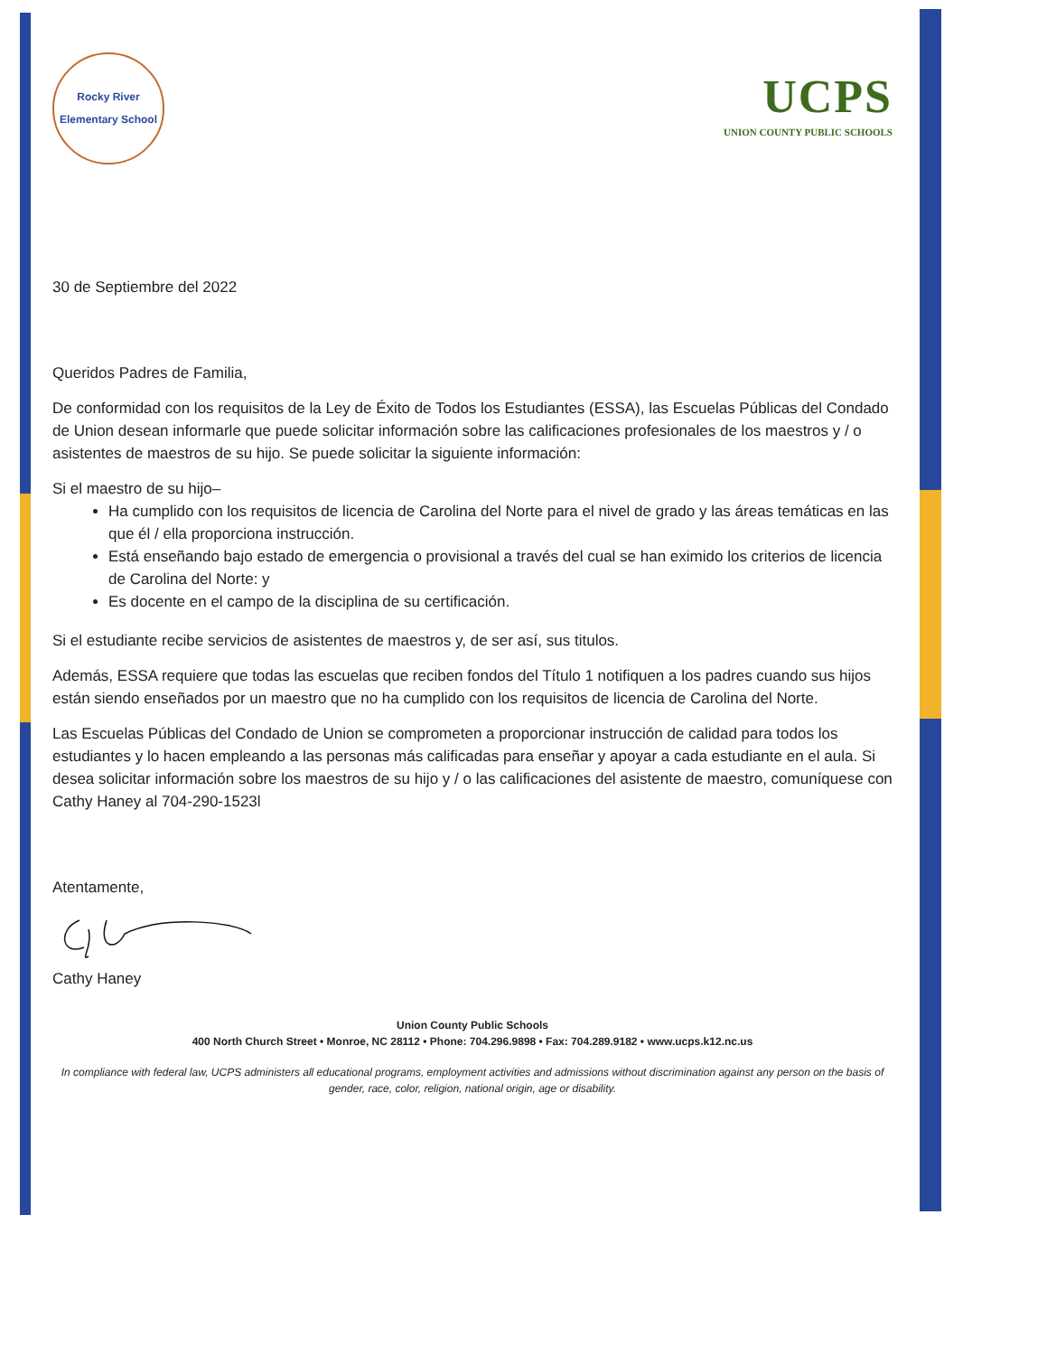Rocky River
Elementary School
UCPS
UNION COUNTY PUBLIC SCHOOLS
30 de Septiembre del 2022
Queridos Padres de Familia,
De conformidad con los requisitos de la Ley de Éxito de Todos los Estudiantes (ESSA), las Escuelas Públicas del Condado de Union desean informarle que puede solicitar información sobre las calificaciones profesionales de los maestros y / o asistentes de maestros de su hijo. Se puede solicitar la siguiente información:
Si el maestro de su hijo–
Ha cumplido con los requisitos de licencia de Carolina del Norte para el nivel de grado y las áreas temáticas en las que él / ella proporciona instrucción.
Está enseñando bajo estado de emergencia o provisional a través del cual se han eximido los criterios de licencia de Carolina del Norte: y
Es docente en el campo de la disciplina de su certificación.
Si el estudiante recibe servicios de asistentes de maestros y, de ser así, sus titulos.
Además, ESSA requiere que todas las escuelas que reciben fondos del Título 1 notifiquen a los padres cuando sus hijos están siendo enseñados por un maestro que no ha cumplido con los requisitos de licencia de Carolina del Norte.
Las Escuelas Públicas del Condado de Union se comprometen a proporcionar instrucción de calidad para todos los estudiantes y lo hacen empleando a las personas más calificadas para enseñar y apoyar a cada estudiante en el aula. Si desea solicitar información sobre los maestros de su hijo y / o las calificaciones del asistente de maestro, comuníquese con Cathy Haney al 704-290-1523l
Atentamente,
Cathy Haney
Union County Public Schools
400 North Church Street • Monroe, NC 28112 • Phone: 704.296.9898 • Fax: 704.289.9182 • www.ucps.k12.nc.us
In compliance with federal law, UCPS administers all educational programs, employment activities and admissions without discrimination against any person on the basis of gender, race, color, religion, national origin, age or disability.